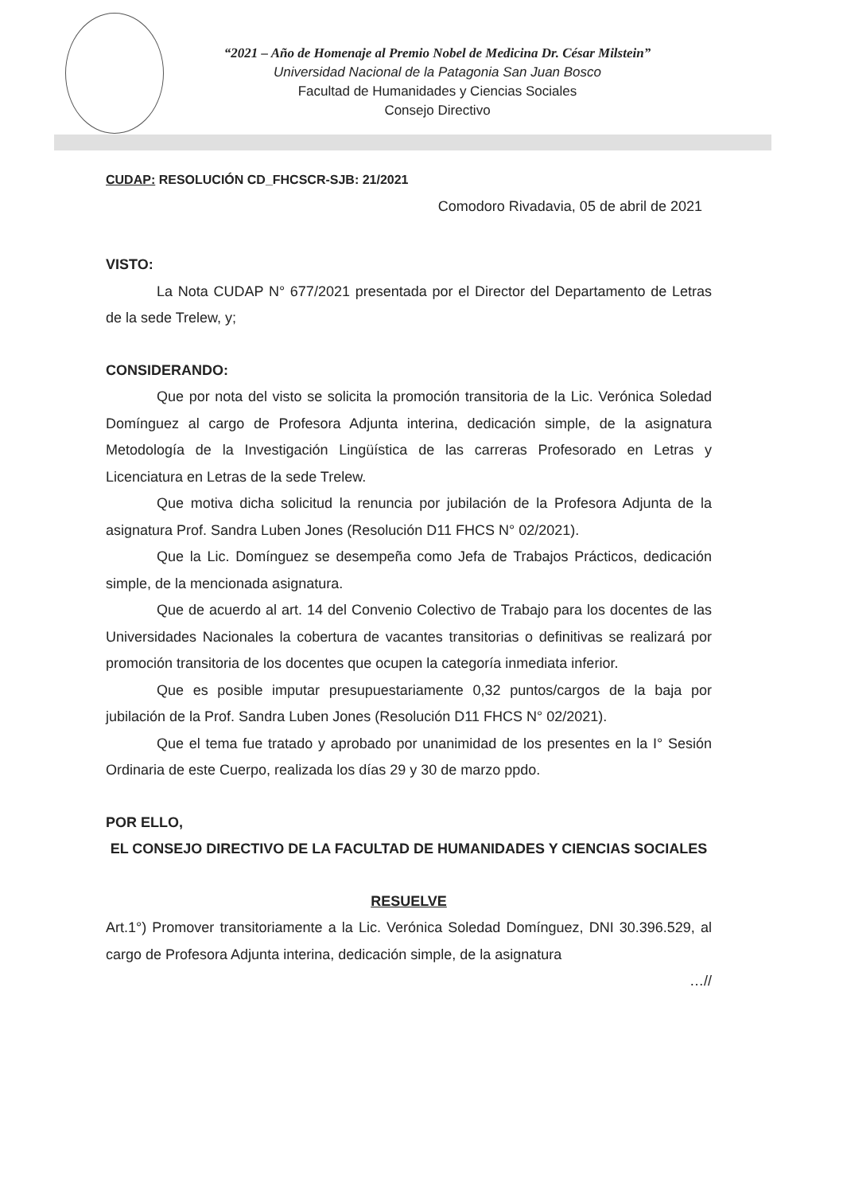“2021 – Año de Homenaje al Premio Nobel de Medicina Dr. César Milstein”
Universidad Nacional de la Patagonia San Juan Bosco
Facultad de Humanidades y Ciencias Sociales
Consejo Directivo
CUDAP: RESOLUCIÓN CD_FHCSCR-SJB: 21/2021
Comodoro Rivadavia, 05 de abril de 2021
VISTO:
La Nota CUDAP N° 677/2021 presentada por el Director del Departamento de Letras de la sede Trelew, y;
CONSIDERANDO:
Que por nota del visto se solicita la promoción transitoria de la Lic. Verónica Soledad Domínguez al cargo de Profesora Adjunta interina, dedicación simple, de la asignatura Metodología de la Investigación Lingüística de las carreras Profesorado en Letras y Licenciatura en Letras de la sede Trelew.
Que motiva dicha solicitud la renuncia por jubilación de la Profesora Adjunta de la asignatura Prof. Sandra Luben Jones (Resolución D11 FHCS N° 02/2021).
Que la Lic. Domínguez se desempeña como Jefa de Trabajos Prácticos, dedicación simple, de la mencionada asignatura.
Que de acuerdo al art. 14 del Convenio Colectivo de Trabajo para los docentes de las Universidades Nacionales la cobertura de vacantes transitorias o definitivas se realizará por promoción transitoria de los docentes que ocupen la categoría inmediata inferior.
Que es posible imputar presupuestariamente 0,32 puntos/cargos de la baja por jubilación de la Prof. Sandra Luben Jones (Resolución D11 FHCS N° 02/2021).
Que el tema fue tratado y aprobado por unanimidad de los presentes en la I° Sesión Ordinaria de este Cuerpo, realizada los días 29 y 30 de marzo ppdo.
POR ELLO,
EL CONSEJO DIRECTIVO DE LA FACULTAD DE HUMANIDADES Y CIENCIAS SOCIALES
RESUELVE
Art.1°) Promover transitoriamente a la Lic. Verónica Soledad Domínguez, DNI 30.396.529, al cargo de Profesora Adjunta interina, dedicación simple, de la asignatura
…//